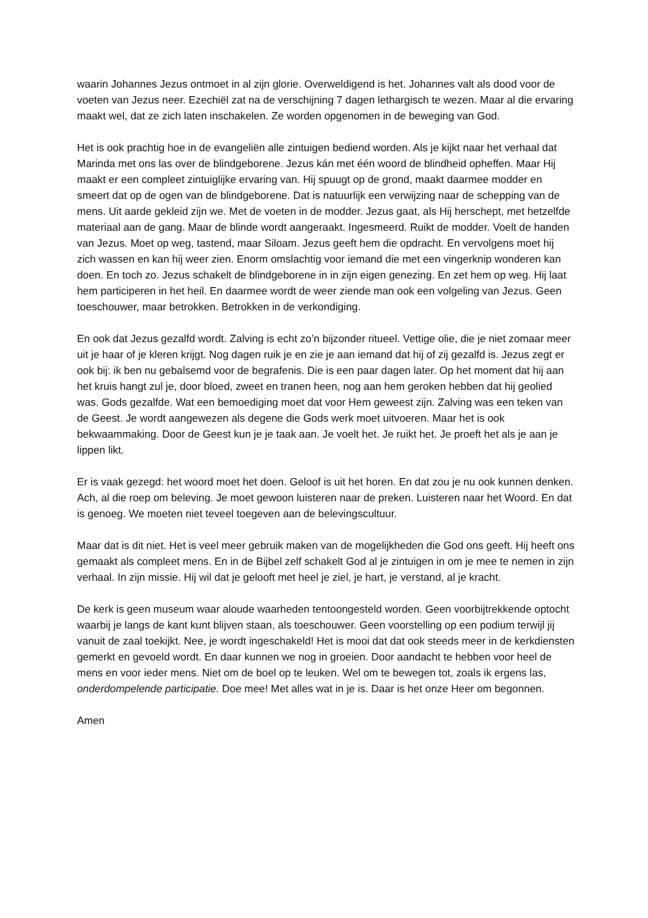waarin Johannes Jezus ontmoet in al zijn glorie. Overweldigend is het. Johannes valt als dood voor de voeten van Jezus neer. Ezechiël zat na de verschijning 7 dagen lethargisch te wezen. Maar al die ervaring maakt wel, dat ze zich laten inschakelen. Ze worden opgenomen in de beweging van God.
Het is ook prachtig hoe in de evangeliën alle zintuigen bediend worden. Als je kijkt naar het verhaal dat Marinda met ons las over de blindgeborene. Jezus kán met één woord de blindheid opheffen. Maar Hij maakt er een compleet zintuiglijke ervaring van. Hij spuugt op de grond, maakt daarmee modder en smeert dat op de ogen van de blindgeborene. Dat is natuurlijk een verwijzing naar de schepping van de mens. Uit aarde gekleid zijn we. Met de voeten in de modder. Jezus gaat, als Hij herschept, met hetzelfde materiaal aan de gang. Maar de blinde wordt aangeraakt. Ingesmeerd. Ruikt de modder. Voelt de handen van Jezus. Moet op weg, tastend, maar Siloam. Jezus geeft hem die opdracht. En vervolgens moet hij zich wassen en kan hij weer zien. Enorm omslachtig voor iemand die met een vingerknip wonderen kan doen. En toch zo. Jezus schakelt de blindgeborene in in zijn eigen genezing. En zet hem op weg. Hij laat hem participeren in het heil. En daarmee wordt de weer ziende man ook een volgeling van Jezus. Geen toeschouwer, maar betrokken. Betrokken in de verkondiging.
En ook dat Jezus gezalfd wordt. Zalving is echt zo’n bijzonder ritueel. Vettige olie, die je niet zomaar meer uit je haar of je kleren krijgt. Nog dagen ruik je en zie je aan iemand dat hij of zij gezalfd is. Jezus zegt er ook bij: ik ben nu gebalsemd voor de begrafenis. Die is een paar dagen later. Op het moment dat hij aan het kruis hangt zul je, door bloed, zweet en tranen heen, nog aan hem geroken hebben dat hij geolied was. Gods gezalfde. Wat een bemoediging moet dat voor Hem geweest zijn. Zalving was een teken van de Geest. Je wordt aangewezen als degene die Gods werk moet uitvoeren. Maar het is ook bekwaammaking. Door de Geest kun je je taak aan. Je voelt het. Je ruikt het. Je proeft het als je aan je lippen likt.
Er is vaak gezegd: het woord moet het doen. Geloof is uit het horen. En dat zou je nu ook kunnen denken. Ach, al die roep om beleving. Je moet gewoon luisteren naar de preken. Luisteren naar het Woord. En dat is genoeg. We moeten niet teveel toegeven aan de belevingscultuur.
Maar dat is dit niet. Het is veel meer gebruik maken van de mogelijkheden die God ons geeft. Hij heeft ons gemaakt als compleet mens. En in de Bijbel zelf schakelt God al je zintuigen in om je mee te nemen in zijn verhaal. In zijn missie. Hij wil dat je gelooft met heel je ziel, je hart, je verstand, al je kracht.
De kerk is geen museum waar aloude waarheden tentoongesteld worden. Geen voorbijtrekkende optocht waarbij je langs de kant kunt blijven staan, als toeschouwer. Geen voorstelling op een podium terwijl jij vanuit de zaal toekijkt. Nee, je wordt ingeschakeld! Het is mooi dat dat ook steeds meer in de kerkdiensten gemerkt en gevoeld wordt. En daar kunnen we nog in groeien. Door aandacht te hebben voor heel de mens en voor ieder mens. Niet om de boel op te leuken. Wel om te bewegen tot, zoals ik ergens las, onderdompelende participatie. Doe mee! Met alles wat in je is. Daar is het onze Heer om begonnen.
Amen